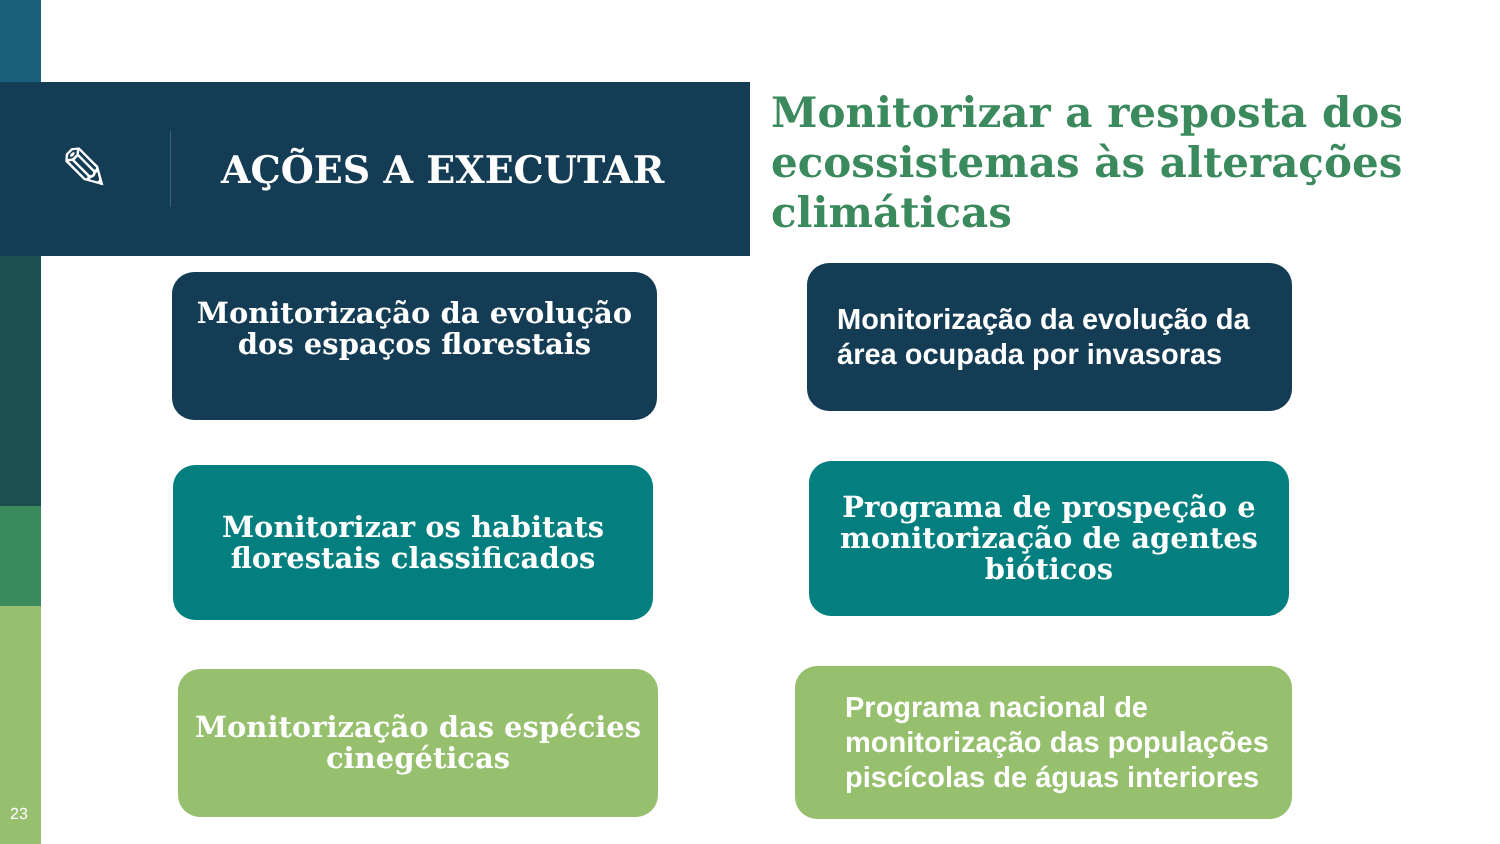✎
AÇÕES A EXECUTAR
Monitorizar a resposta dos ecossistemas às alterações climáticas
Monitorização da evolução dos espaços florestais
Monitorização da evolução da área ocupada por invasoras
Monitorizar os habitats florestais classificados
Programa de prospeção e monitorização de agentes bióticos
Monitorização das espécies cinegéticas
Programa nacional de monitorização das populações piscícolas de águas interiores
23